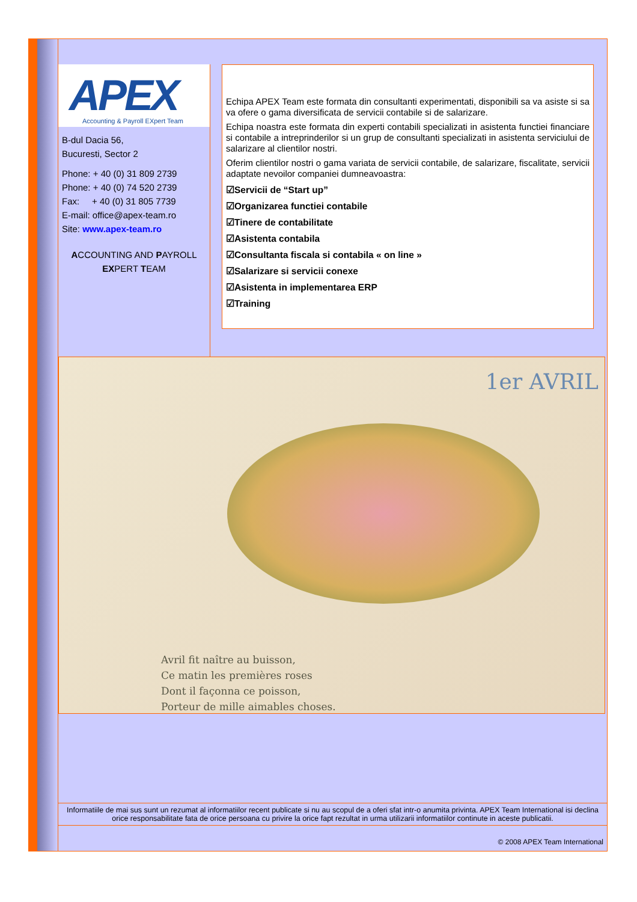APEX Accounting & Payroll EXpert Team
B-dul Dacia 56,
Bucuresti, Sector 2
Phone: + 40 (0) 31 809 2739
Phone: + 40 (0) 74 520 2739
Fax: + 40 (0) 31 805 7739
E-mail: office@apex-team.ro
Site: www.apex-team.ro
ACCOUNTING AND PAYROLL
EXPERT TEAM
Echipa APEX Team este formata din consultanti experimentati, disponibili sa va asiste si sa va ofere o gama diversificata de servicii contabile si de salarizare.
Echipa noastra este formata din experti contabili specializati in asistenta functiei financiare si contabile a intreprinderilor si un grup de consultanti specializati in asistenta serviciului de salarizare al clientilor nostri.
Oferim clientilor nostri o gama variata de servicii contabile, de salarizare, fiscalitate, servicii adaptate nevoilor companiei dumneavoastra:
☑Servicii de “Start up”
☑Organizarea functiei contabile
☑Tinere de contabilitate
☑Asistenta contabila
☑Consultanta fiscala si contabila « on line »
☑Salarizare si servicii conexe
☑Asistenta in implementarea ERP
☑Training
1er AVRIL
Avril fit naître au buisson,
Ce matin les premières roses
Dont il façonna ce poisson,
Porteur de mille aimables choses.
Informatiile de mai sus sunt un rezumat al informatiilor recent publicate si nu au scopul de a oferi sfat intr-o anumita privinta. APEX Team International isi declina orice responsabilitate fata de orice persoana cu privire la orice fapt rezultat in urma utilizarii informatiilor continute in aceste publicatii.
© 2008 APEX Team International